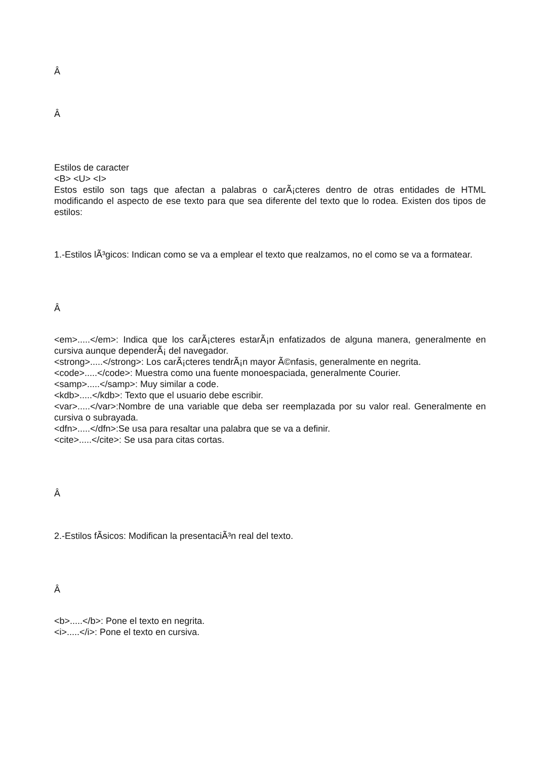Â
Â
Estilos de caracter
<B> <U> <I>
Estos estilo son tags que afectan a palabras o carÃ¡cteres dentro de otras entidades de HTML modificando el aspecto de ese texto para que sea diferente del texto que lo rodea. Existen dos tipos de estilos:
1.-Estilos lÃ³gicos: Indican como se va a emplear el texto que realzamos, no el como se va a formatear.
Â
<em>.....</em>: Indica que los carÃ¡cteres estarÃ¡n enfatizados de alguna manera, generalmente en cursiva aunque dependerÃ¡ del navegador.
<strong>.....</strong>: Los carÃ¡cteres tendrÃ¡n mayor Ã©nfasis, generalmente en negrita.
<code>.....</code>: Muestra como una fuente monoespaciada, generalmente Courier.
<samp>.....</samp>: Muy similar a code.
<kdb>.....</kdb>: Texto que el usuario debe escribir.
<var>.....</var>:Nombre de una variable que deba ser reemplazada por su valor real. Generalmente en cursiva o subrayada.
<dfn>.....</dfn>:Se usa para resaltar una palabra que se va a definir.
<cite>.....</cite>: Se usa para citas cortas.
Â
2.-Estilos fÃ­sicos: Modifican la presentaciÃ³n real del texto.
Â
<b>.....</b>: Pone el texto en negrita.
<i>.....</i>: Pone el texto en cursiva.